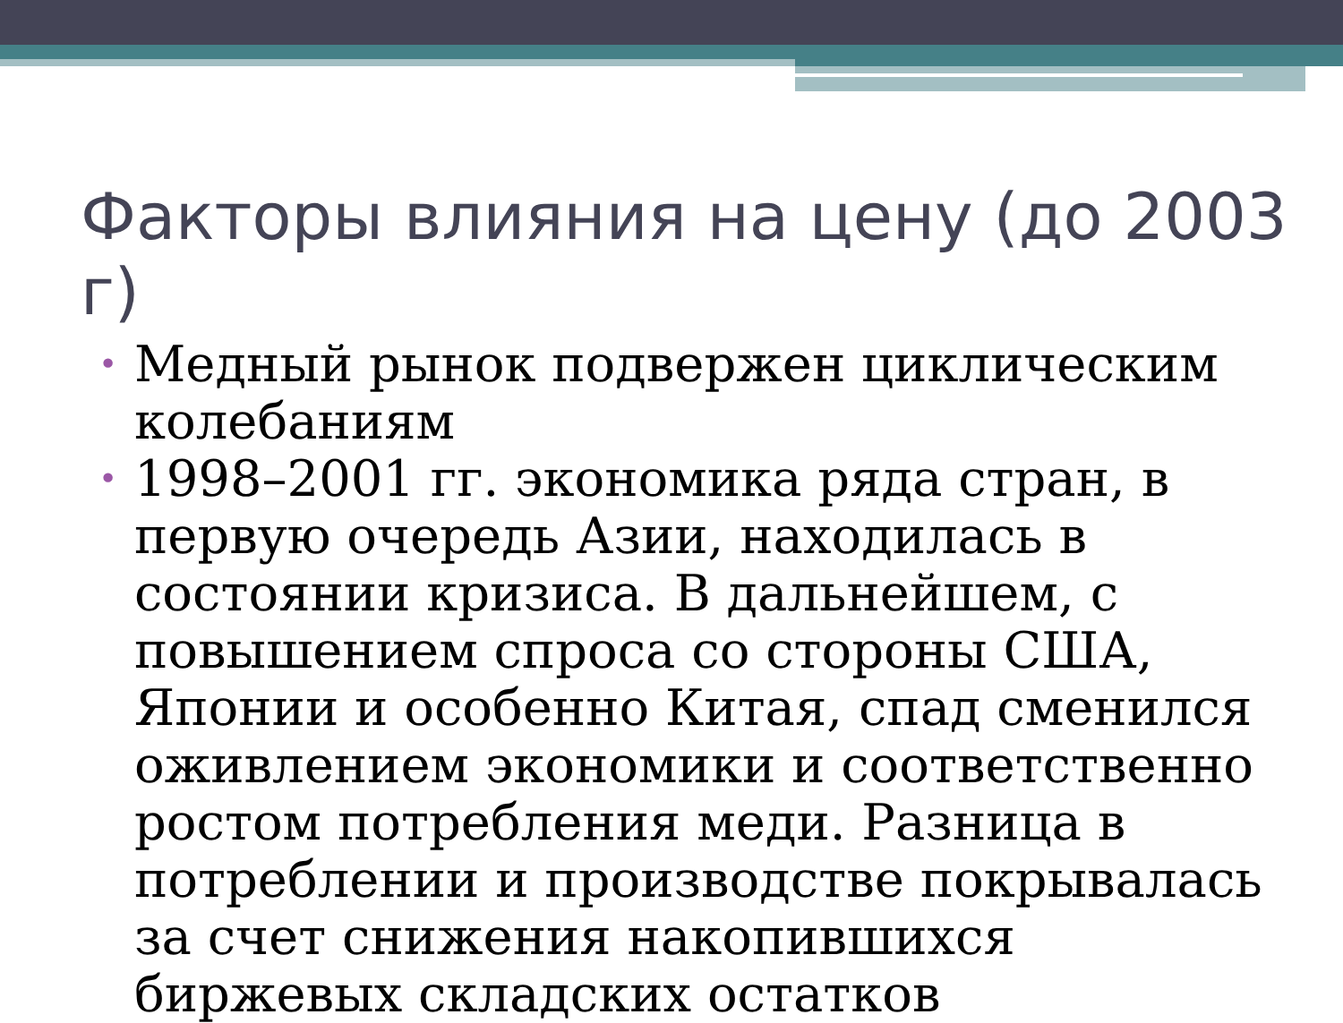Факторы влияния на цену (до 2003 г)
• Медный рынок подвержен циклическим колебаниям
• 1998–2001 гг. экономика ряда стран, в первую очередь Азии, находилась в состоянии кризиса. В дальнейшем, с повышением спроса со стороны США, Японии и особенно Китая, спад сменился оживлением экономики и соответственно ростом потребления меди. Разница в потреблении и производстве покрывалась за счет снижения накопившихся биржевых складских остатков